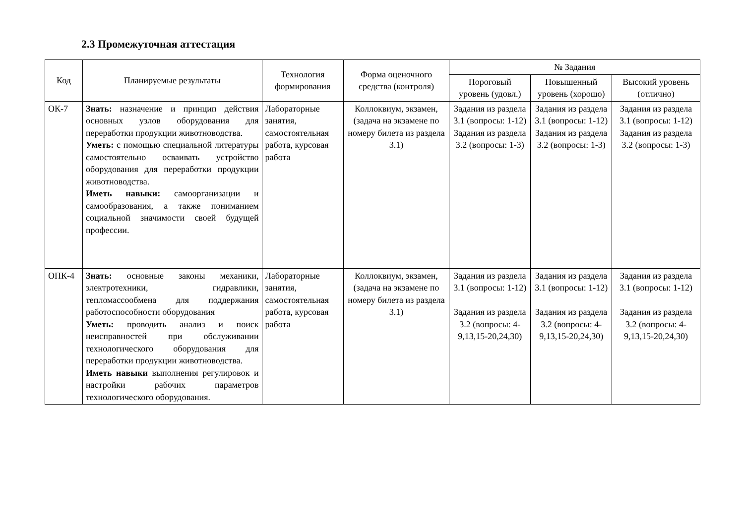2.3 Промежуточная аттестация
| Код | Планируемые результаты | Технология формирования | Форма оценочного средства (контроля) | № Задания | | |
| --- | --- | --- | --- | --- | --- | --- |
| | | | | Пороговый уровень (удовл.) | Повышенный уровень (хорошо) | Высокий уровень (отлично) |
| ОК-7 | Знать: назначение и принцип действия основных узлов оборудования для переработки продукции животноводства. Уметь: с помощью специальной литературы самостоятельно осваивать устройство оборудования для переработки продукции животноводства. Иметь навыки: самоорганизации и самообразования, а также пониманием социальной значимости своей будущей профессии. | Лабораторные занятия, самостоятельная работа, курсовая работа | Коллоквиум, экзамен,(задача на экзамене по номеру билета из раздела 3.1) | Задания из раздела 3.1 (вопросы: 1-12) Задания из раздела 3.2 (вопросы: 1-3) | Задания из раздела 3.1 (вопросы: 1-12) Задания из раздела 3.2 (вопросы: 1-3) | Задания из раздела 3.1 (вопросы: 1-12) Задания из раздела 3.2 (вопросы: 1-3) |
| ОПК-4 | Знать: основные законы механики, электротехники, гидравлики, тепломассообмена для поддержания работоспособности оборудования Уметь: проводить анализ и поиск неисправностей при обслуживании технологического оборудования для переработки продукции животноводства. Иметь навыки выполнения регулировок и настройки рабочих параметров технологического оборудования. | Лабораторные занятия, самостоятельная работа, курсовая работа | Коллоквиум, экзамен,(задача на экзамене по номеру билета из раздела 3.1) | Задания из раздела 3.1 (вопросы: 1-12) Задания из раздела 3.2 (вопросы: 4-9,13,15-20,24,30) | Задания из раздела 3.1 (вопросы: 1-12) Задания из раздела 3.2 (вопросы: 4-9,13,15-20,24,30) | Задания из раздела 3.1 (вопросы: 1-12) Задания из раздела 3.2 (вопросы: 4-9,13,15-20,24,30) |